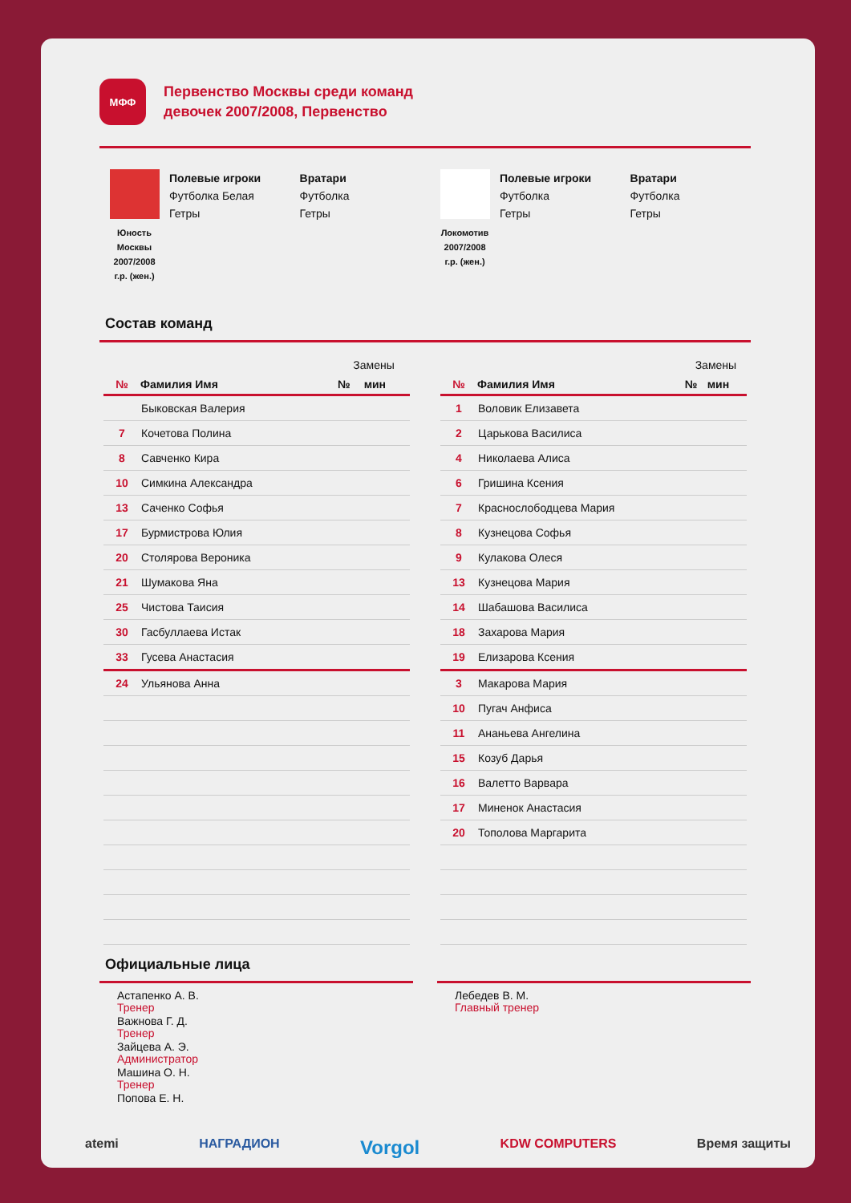МФФ
Первенство Москвы среди команд
девочек 2007/2008, Первенство
Юность
Москвы
2007/2008
г.р. (жен.)
Полевые игроки
Футболка Белая
Гетры
Вратари
Футболка
Гетры
Локомотив
2007/2008
г.р. (жен.)
Полевые игроки
Футболка
Гетры
Вратари
Футболка
Гетры
Состав команд
| | | Замены | |
| --- | --- | --- | --- |
| № | Фамилия Имя | № | мин |
| | Быковская Валерия | | |
| 7 | Кочетова Полина | | |
| 8 | Савченко Кира | | |
| 10 | Симкина Александра | | |
| 13 | Саченко Софья | | |
| 17 | Бурмистрова Юлия | | |
| 20 | Столярова Вероника | | |
| 21 | Шумакова Яна | | |
| 25 | Чистова Таисия | | |
| 30 | Гасбуллаева Истак | | |
| 33 | Гусева Анастасия | | |
| 24 | Ульянова Анна | | |
| | | Замены | |
| --- | --- | --- | --- |
| № | Фамилия Имя | № | мин |
| 1 | Воловик Елизавета | | |
| 2 | Царькова Василиса | | |
| 4 | Николаева Алиса | | |
| 6 | Гришина Ксения | | |
| 7 | Краснослободцева Мария | | |
| 8 | Кузнецова Софья | | |
| 9 | Кулакова Олеся | | |
| 13 | Кузнецова Мария | | |
| 14 | Шабашова Василиса | | |
| 18 | Захарова Мария | | |
| 19 | Елизарова Ксения | | |
| 3 | Макарова Мария | | |
| 10 | Пугач Анфиса | | |
| 11 | Ананьева Ангелина | | |
| 15 | Козуб Дарья | | |
| 16 | Валетто Варвара | | |
| 17 | Миненок Анастасия | | |
| 20 | Тополова Маргарита | | |
Официальные лица
Астапенко А. В.
Тренер
Важнова Г. Д.
Тренер
Зайцева А. Э.
Администратор
Машина О. Н.
Тренер
Попова Е. Н.
Лебедев В. М.
Главный тренер
atemi НАГРАДИОН Vorgol KDW COMPUTERS Время защиты